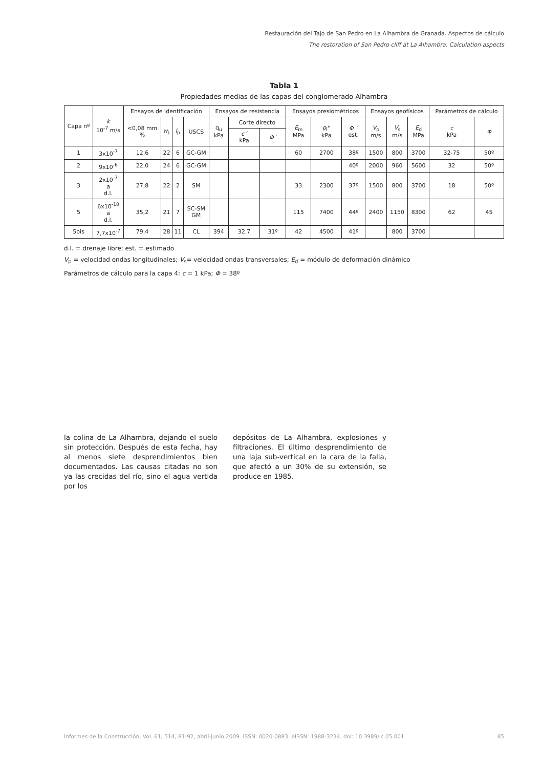Restauración del Tajo de San Pedro en La Alhambra de Granada. Aspectos de cálculo
The restoration of San Pedro cliff at La Alhambra. Calculation aspects
Tabla 1
Propiedades medias de las capas del conglomerado Alhambra
| Capa nº | k 10<sup>-7</sup> m/s | Ensayos de identificación | | | | Ensayos de resistencia | | | Ensayos presiométricos | | | Ensayos geofísicos | | | Parámetros de cálculo | |
| --- | --- | --- | --- | --- | --- | --- | --- | --- | --- | --- | --- | --- | --- | --- | --- | --- |
| | | <0,08 mm % | w<sub>L</sub> | I<sub>p</sub> | USCS | q<sub>u</sub> kPa | Corte directo | | E<sub>m</sub> MPa | p<sub>l</sub>* kPa | Φ ´ est. | V<sub>p</sub> m/s | V<sub>s</sub> m/s | E<sub>d</sub> MPa | c kPa | Φ |
| | | | | | | | c´ kPa | Φ´ | | | | | | | | |
| 1 | 3x10<sup>-7</sup> | 12,6 | 22 | 6 | GC-GM | | | | 60 | 2700 | 38º | 1500 | 800 | 3700 | 32-75 | 50º |
| 2 | 9x10<sup>-6</sup> | 22,0 | 24 | 6 | GC-GM | | | | | | 40º | 2000 | 960 | 5600 | 32 | 50º |
| 3 | 2x10<sup>-7</sup> a d.l. | 27,8 | 22 | 2 | SM | | | | 33 | 2300 | 37º | 1500 | 800 | 3700 | 18 | 50º |
| 5 | 6x10<sup>-10</sup> a d.l. | 35,2 | 21 | 7 | SC-SM GM | | | | 115 | 7400 | 44º | 2400 | 1150 | 8300 | 62 | 45 |
| 5bis | 7,7x10<sup>-7</sup> | 79,4 | 28 | 11 | CL | 394 | 32.7 | 31º | 42 | 4500 | 41º | | 800 | 3700 | | |
d.l. = drenaje libre; est. = estimado
V<sub>p</sub> = velocidad ondas longitudinales; V<sub>s</sub>= velocidad ondas transversales; E<sub>d</sub> = módulo de deformación dinámico
Parámetros de cálculo para la capa 4: c = 1 kPa; Φ = 38º
la colina de La Alhambra, dejando el suelo sin protección. Después de esta fecha, hay al menos siete desprendimientos bien documentados. Las causas citadas no son ya las crecidas del río, sino el agua vertida por los
depósitos de La Alhambra, explosiones y filtraciones. El último desprendimiento de una laja sub-vertical en la cara de la falla, que afectó a un 30% de su extensión, se produce en 1985.
Informes de la Construcción, Vol. 61, 514, 81-92, abril-junio 2009. ISSN: 0020-0883. eISSN: 1988-3234. doi: 10.3989/ic.05.001 85